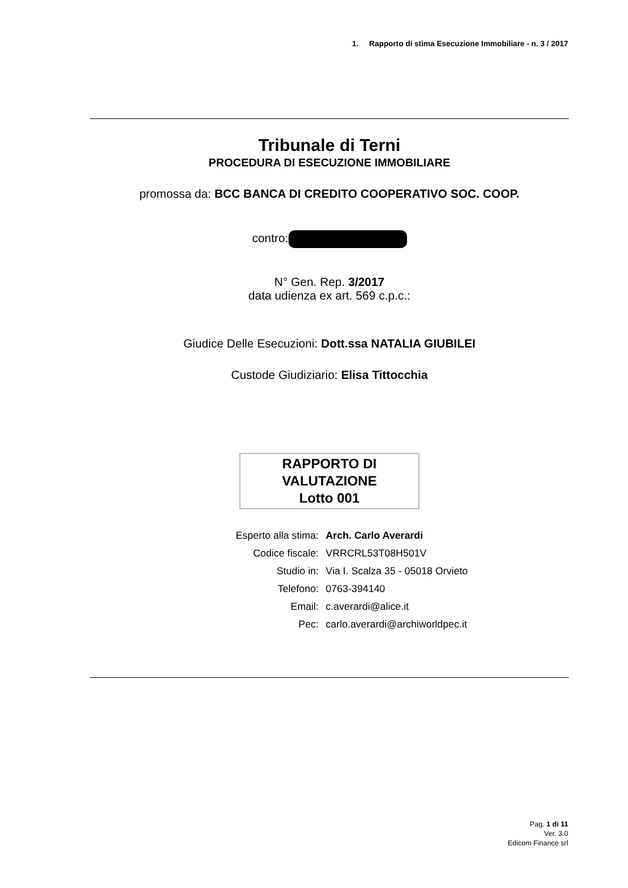1. Rapporto di stima Esecuzione Immobiliare - n. 3 / 2017
Tribunale di Terni
PROCEDURA DI ESECUZIONE IMMOBILIARE
promossa da: BCC BANCA DI CREDITO COOPERATIVO SOC. COOP.
contro:
N° Gen. Rep. 3/2017
data udienza ex art. 569 c.p.c.:
Giudice Delle Esecuzioni: Dott.ssa NATALIA GIUBILEI
Custode Giudiziario: Elisa Tittocchia
RAPPORTO DI
VALUTAZIONE
Lotto 001
| Esperto alla stima: | Arch. Carlo Averardi |
| Codice fiscale: | VRRCRL53T08H501V |
| Studio in: | Via I. Scalza 35 - 05018 Orvieto |
| Telefono: | 0763-394140 |
| Email: | c.averardi@alice.it |
| Pec: | carlo.averardi@archiworldpec.it |
Pag. 1 di 11
Ver. 3.0
Edicom Finance srl